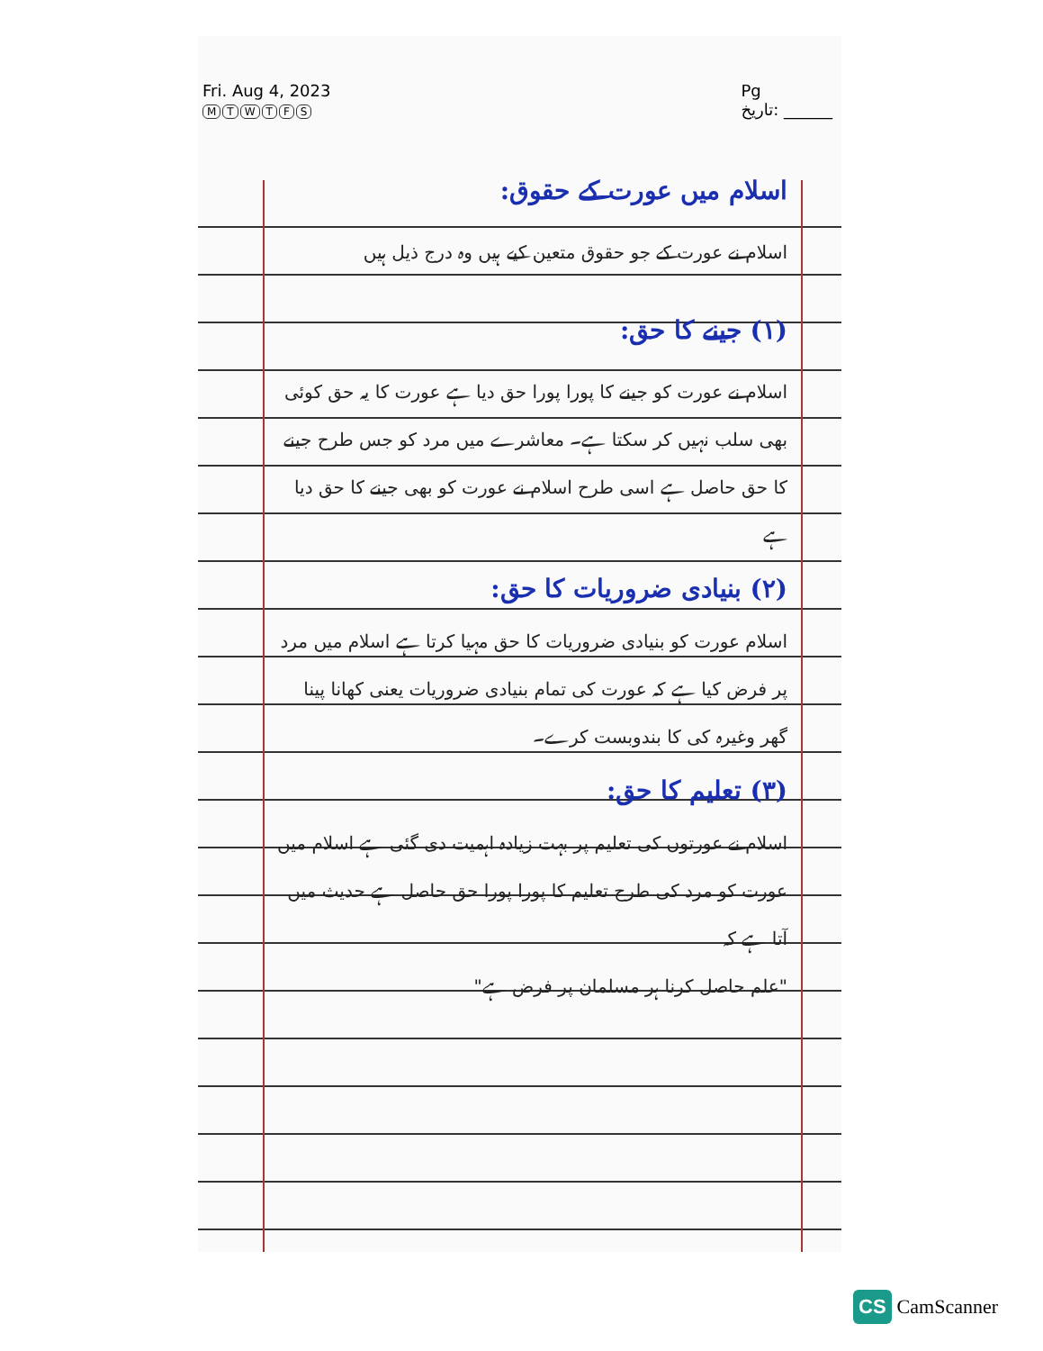Fri. Aug 4, 2023
MTWTFS
Pg
تاریخ: ______
اسلام میں عورت کے حقوق:
اسلام نے عورت کے جو حقوق متعین کیے ہیں وہ درج ذیل ہیں
(۱) جینے کا حق:
اسلام نے عورت کو جینے کا پورا پورا حق دیا ہے عورت کا یہ حق کوئی بھی سلب نہیں کر سکتا ہے۔ معاشرے میں مرد کو جس طرح جینے کا حق حاصل ہے اسی طرح اسلام نے عورت کو بھی جینے کا حق دیا ہے
(۲) بنیادی ضروریات کا حق:
اسلام عورت کو بنیادی ضروریات کا حق مہیا کرتا ہے اسلام میں مرد پر فرض کیا ہے کہ عورت کی تمام بنیادی ضروریات یعنی کھانا پینا گھر وغیرہ کی کا بندوبست کرے۔
(۳) تعلیم کا حق:
اسلام نے عورتوں کی تعلیم پر بہت زیادہ اہمیت دی گئی ہے اسلام میں عورت کو مرد کی طرح تعلیم کا پورا پورا حق حاصل ہے حدیث میں آتا ہے کہ
"علم حاصل کرنا ہر مسلمان پر فرض ہے"
CS CamScanner